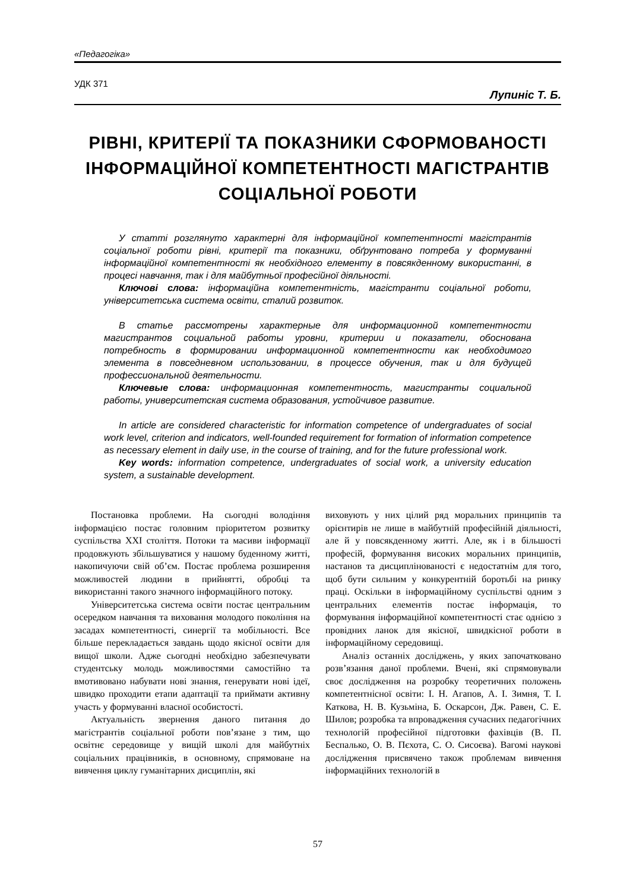«Педагогіка»
УДК 371
Лупиніс Т. Б.
РІВНІ, КРИТЕРІЇ ТА ПОКАЗНИКИ СФОРМОВАНОСТІ ІНФОРМАЦІЙНОЇ КОМПЕТЕНТНОСТІ МАГІСТРАНТІВ СОЦІАЛЬНОЇ РОБОТИ
У статті розглянуто характерні для інформаційної компетентності магістрантів соціальної роботи рівні, критерії та показники, обґрунтовано потреба у формуванні інформаційної компетентності як необхідного елементу в повсякденному використанні, в процесі навчання, так і для майбутньої професійної діяльності.
Ключові слова: інформаційна компетентність, магістранти соціальної роботи, університетська система освіти, сталий розвиток.
В статье рассмотрены характерные для информационной компетентности магистрантов социальной работы уровни, критерии и показатели, обоснована потребность в формировании информационной компетентности как необходимого элемента в повседневном использовании, в процессе обучения, так и для будущей профессиональной деятельности.
Ключевые слова: информационная компетентность, магистранты социальной работы, университетская система образования, устойчивое развитие.
In article are considered characteristic for information competence of undergraduates of social work level, criterion and indicators, well-founded requirement for formation of information competence as necessary element in daily use, in the course of training, and for the future professional work.
Key words: information competence, undergraduates of social work, a university education system, a sustainable development.
Постановка проблеми. На сьогодні володіння інформацією постає головним пріоритетом розвитку суспільства XXI століття. Потоки та масиви інформації продовжують збільшуватися у нашому буденному житті, накопичуючи свій об’єм. Постає проблема розширення можливостей людини в прийнятті, обробці та використанні такого значного інформаційного потоку.
Університетська система освіти постає центральним осередком навчання та виховання молодого покоління на засадах компетентності, синергії та мобільності. Все більше перекладається завдань щодо якісної освіти для вищої школи. Адже сьогодні необхідно забезпечувати студентську молодь можливостями самостійно та вмотивовано набувати нові знання, генерувати нові ідеї, швидко проходити етапи адаптації та приймати активну участь у формуванні власної особистості.
Актуальність звернення даного питання до магістрантів соціальної роботи пов’язане з тим, що освітнє середовище у вищій школі для майбутніх соціальних працівників, в основному, спрямоване на вивчення циклу гуманітарних дисциплін, які
виховують у них цілий ряд моральних принципів та орієнтирів не лише в майбутній професійній діяльності, але й у повсякденному житті. Але, як і в більшості професій, формування високих моральних принципів, настанов та дисциплінованості є недостатнім для того, щоб бути сильним у конкурентній боротьбі на ринку праці. Оскільки в інформаційному суспільстві одним з центральних елементів постає інформація, то формування інформаційної компетентності стає однією з провідних ланок для якісної, швидкісної роботи в інформаційному середовищі.
Аналіз останніх досліджень, у яких започатковано розв’язання даної проблеми. Вчені, які спрямовували своє дослідження на розробку теоретичних положень компетентнісної освіти: І. Н. Агапов, А. І. Зимня, Т. І. Каткова, Н. В. Кузьміна, Б. Оскарсон, Дж. Равен, С. Е. Шилов; розробка та впровадження сучасних педагогічних технологій професійної підготовки фахівців (В. П. Беспалько, О. В. Пєхота, С. О. Сисоєва). Вагомі наукові дослідження присвячено також проблемам вивчення інформаційних технологій в
57